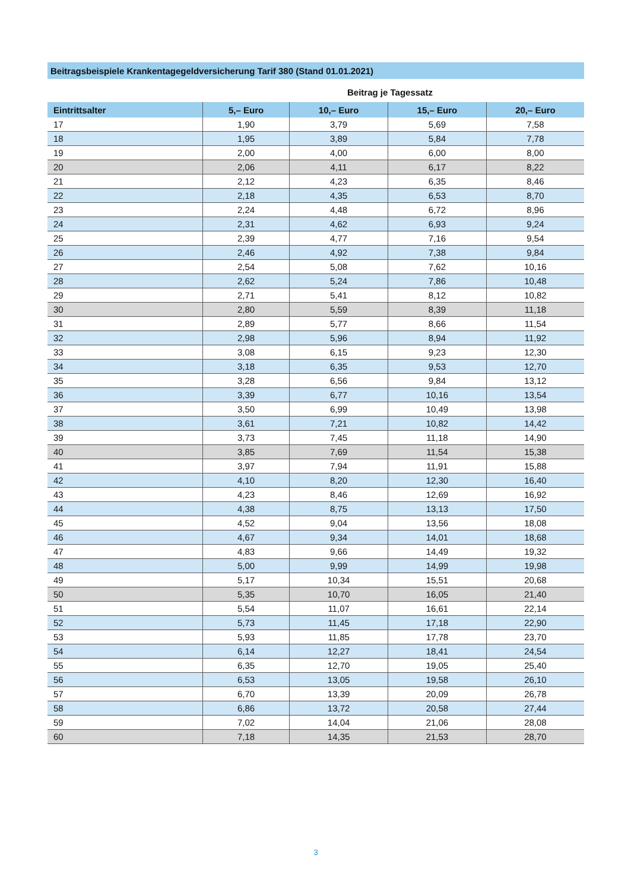Beitragsbeispiele Krankentagegeldversicherung Tarif 380 (Stand 01.01.2021)
Beitrag je Tagessatz
| Eintrittsalter | 5,– Euro | 10,– Euro | 15,– Euro | 20,– Euro |
| --- | --- | --- | --- | --- |
| 17 | 1,90 | 3,79 | 5,69 | 7,58 |
| 18 | 1,95 | 3,89 | 5,84 | 7,78 |
| 19 | 2,00 | 4,00 | 6,00 | 8,00 |
| 20 | 2,06 | 4,11 | 6,17 | 8,22 |
| 21 | 2,12 | 4,23 | 6,35 | 8,46 |
| 22 | 2,18 | 4,35 | 6,53 | 8,70 |
| 23 | 2,24 | 4,48 | 6,72 | 8,96 |
| 24 | 2,31 | 4,62 | 6,93 | 9,24 |
| 25 | 2,39 | 4,77 | 7,16 | 9,54 |
| 26 | 2,46 | 4,92 | 7,38 | 9,84 |
| 27 | 2,54 | 5,08 | 7,62 | 10,16 |
| 28 | 2,62 | 5,24 | 7,86 | 10,48 |
| 29 | 2,71 | 5,41 | 8,12 | 10,82 |
| 30 | 2,80 | 5,59 | 8,39 | 11,18 |
| 31 | 2,89 | 5,77 | 8,66 | 11,54 |
| 32 | 2,98 | 5,96 | 8,94 | 11,92 |
| 33 | 3,08 | 6,15 | 9,23 | 12,30 |
| 34 | 3,18 | 6,35 | 9,53 | 12,70 |
| 35 | 3,28 | 6,56 | 9,84 | 13,12 |
| 36 | 3,39 | 6,77 | 10,16 | 13,54 |
| 37 | 3,50 | 6,99 | 10,49 | 13,98 |
| 38 | 3,61 | 7,21 | 10,82 | 14,42 |
| 39 | 3,73 | 7,45 | 11,18 | 14,90 |
| 40 | 3,85 | 7,69 | 11,54 | 15,38 |
| 41 | 3,97 | 7,94 | 11,91 | 15,88 |
| 42 | 4,10 | 8,20 | 12,30 | 16,40 |
| 43 | 4,23 | 8,46 | 12,69 | 16,92 |
| 44 | 4,38 | 8,75 | 13,13 | 17,50 |
| 45 | 4,52 | 9,04 | 13,56 | 18,08 |
| 46 | 4,67 | 9,34 | 14,01 | 18,68 |
| 47 | 4,83 | 9,66 | 14,49 | 19,32 |
| 48 | 5,00 | 9,99 | 14,99 | 19,98 |
| 49 | 5,17 | 10,34 | 15,51 | 20,68 |
| 50 | 5,35 | 10,70 | 16,05 | 21,40 |
| 51 | 5,54 | 11,07 | 16,61 | 22,14 |
| 52 | 5,73 | 11,45 | 17,18 | 22,90 |
| 53 | 5,93 | 11,85 | 17,78 | 23,70 |
| 54 | 6,14 | 12,27 | 18,41 | 24,54 |
| 55 | 6,35 | 12,70 | 19,05 | 25,40 |
| 56 | 6,53 | 13,05 | 19,58 | 26,10 |
| 57 | 6,70 | 13,39 | 20,09 | 26,78 |
| 58 | 6,86 | 13,72 | 20,58 | 27,44 |
| 59 | 7,02 | 14,04 | 21,06 | 28,08 |
| 60 | 7,18 | 14,35 | 21,53 | 28,70 |
3